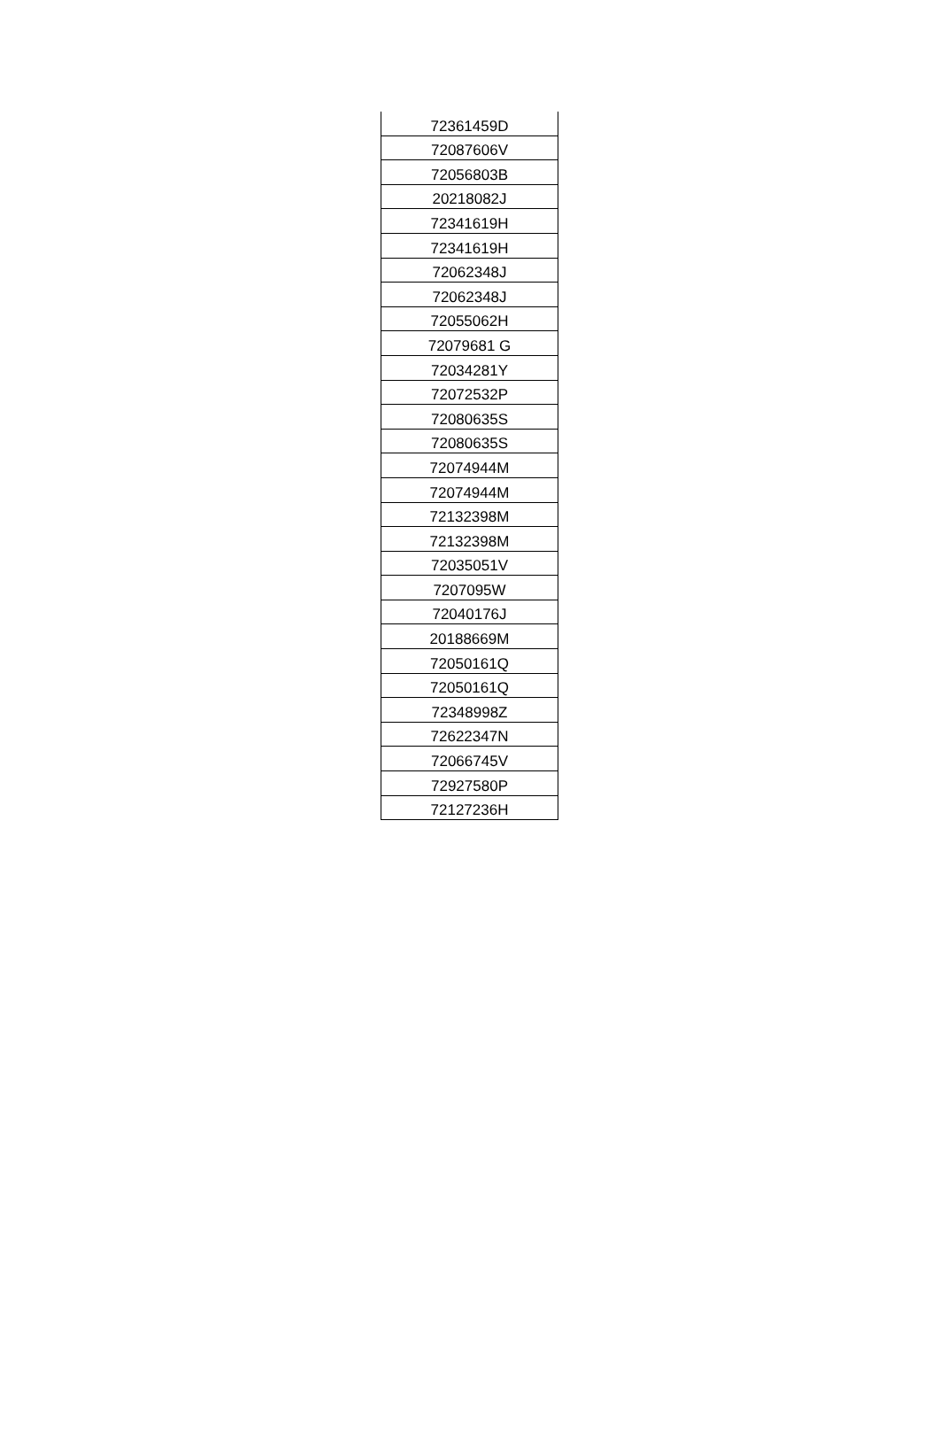| 72361459D |
| 72087606V |
| 72056803B |
| 20218082J |
| 72341619H |
| 72341619H |
| 72062348J |
| 72062348J |
| 72055062H |
| 72079681 G |
| 72034281Y |
| 72072532P |
| 72080635S |
| 72080635S |
| 72074944M |
| 72074944M |
| 72132398M |
| 72132398M |
| 72035051V |
| 7207095W |
| 72040176J |
| 20188669M |
| 72050161Q |
| 72050161Q |
| 72348998Z |
| 72622347N |
| 72066745V |
| 72927580P |
| 72127236H |